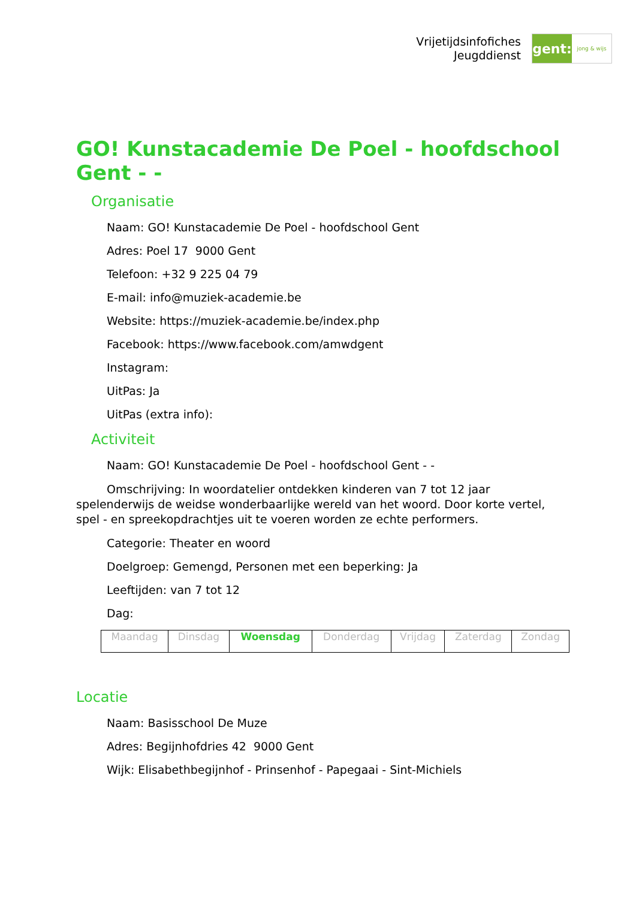Vrijetijdsinfofiches
Jeugddienst
gent:
jong & wijs
GO! Kunstacademie De Poel - hoofdschool Gent - -
Organisatie
Naam: GO! Kunstacademie De Poel - hoofdschool Gent
Adres: Poel 17 9000 Gent
Telefoon: +32 9 225 04 79
E-mail: info@muziek-academie.be
Website: https://muziek-academie.be/index.php
Facebook: https://www.facebook.com/amwdgent
Instagram:
UitPas: Ja
UitPas (extra info):
Activiteit
Naam: GO! Kunstacademie De Poel - hoofdschool Gent - -
Omschrijving: In woordatelier ontdekken kinderen van 7 tot 12 jaar spelenderwijs de weidse wonderbaarlijke wereld van het woord. Door korte vertel, spel - en spreekopdrachtjes uit te voeren worden ze echte performers.
Categorie: Theater en woord
Doelgroep: Gemengd, Personen met een beperking: Ja
Leeftijden: van 7 tot 12
Dag:
| Maandag | Dinsdag | Woensdag | Donderdag | Vrijdag | Zaterdag | Zondag |
Locatie
Naam: Basisschool De Muze
Adres: Begijnhofdries 42 9000 Gent
Wijk: Elisabethbegijnhof - Prinsenhof - Papegaai - Sint-Michiels